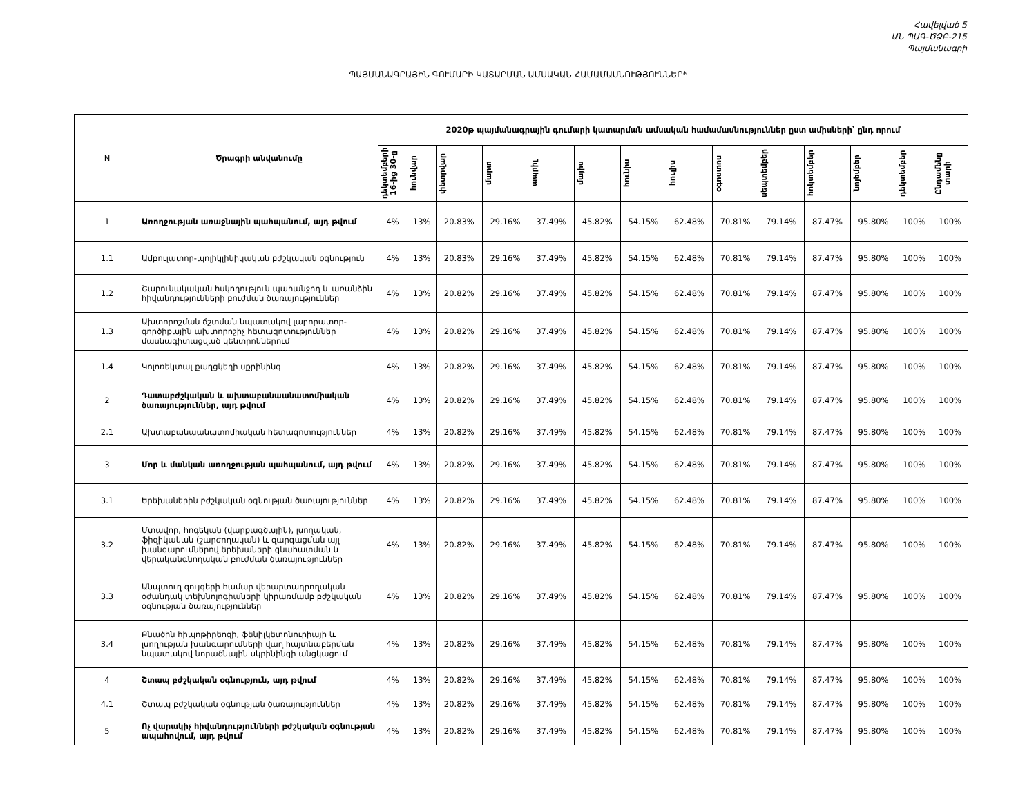Հավելված 5
ԱՆ ՊԱԳ-ԾՁԲ-215
Պայմանագրի
ՊԱՅՄԱՆԱԳՐԱՅԻՆ ԳՈՒՄԱՐԻ ԿԱՏԱՐՄԱՆ ԱՄՍԱԿԱՆ ՀԱՄԱՄԱՍՆՈՒԹՅՈՒՆՆԵՐ*
| N | Ծրագրի անվանումը | 2020թ պայմանագրային գումարի կատարման ամսական համամասնություններ ըստ ամիսների՝ ընդ որում | | | | | | | | | | | | | |
| --- | --- | --- | --- | --- | --- | --- | --- | --- | --- | --- | --- | --- | --- | --- | --- |
| | | դեկտեմբերի 16-ից 30-ը | հունվար | փետրվար | մարտ | ապրիլ | մայիս | հունիս | հուլիս | օգոստոս | սեպտեմբեր | հոկտեմբեր | նոյեմբեր | դեկտեմբեր | Ընդամենը տարի |
| 1 | Առողջության առաջնային պահպանում, այդ թվում | 4% | 13% | 20.83% | 29.16% | 37.49% | 45.82% | 54.15% | 62.48% | 70.81% | 79.14% | 87.47% | 95.80% | 100% | 100% |
| 1.1 | Ամբուլատոր-պոլիկլինիկական բժշկական օգնություն | 4% | 13% | 20.83% | 29.16% | 37.49% | 45.82% | 54.15% | 62.48% | 70.81% | 79.14% | 87.47% | 95.80% | 100% | 100% |
| 1.2 | Շարունակական հսկողություն պահանջող և առանձին հիվանդությունների բուժման ծառայություններ | 4% | 13% | 20.82% | 29.16% | 37.49% | 45.82% | 54.15% | 62.48% | 70.81% | 79.14% | 87.47% | 95.80% | 100% | 100% |
| 1.3 | Ախտորոշման ճշտման նպատակով լաբորատոր-գործիքային ախտորոշիչ հետազոտություններ մասնագիտացված կենտրոններում | 4% | 13% | 20.82% | 29.16% | 37.49% | 45.82% | 54.15% | 62.48% | 70.81% | 79.14% | 87.47% | 95.80% | 100% | 100% |
| 1.4 | Կոլոռեկտալ քաղցկեղի սքրինինգ | 4% | 13% | 20.82% | 29.16% | 37.49% | 45.82% | 54.15% | 62.48% | 70.81% | 79.14% | 87.47% | 95.80% | 100% | 100% |
| 2 | Դատաբժշկական և ախտաբանաանատոմիական ծառայություններ, այդ թվում | 4% | 13% | 20.82% | 29.16% | 37.49% | 45.82% | 54.15% | 62.48% | 70.81% | 79.14% | 87.47% | 95.80% | 100% | 100% |
| 2.1 | Ախտաբանաանատոմիական հետազոտություններ | 4% | 13% | 20.82% | 29.16% | 37.49% | 45.82% | 54.15% | 62.48% | 70.81% | 79.14% | 87.47% | 95.80% | 100% | 100% |
| 3 | Մոր և մանկան առողջության պահպանում, այդ թվում | 4% | 13% | 20.82% | 29.16% | 37.49% | 45.82% | 54.15% | 62.48% | 70.81% | 79.14% | 87.47% | 95.80% | 100% | 100% |
| 3.1 | Երեխաներին բժշկական օգնության ծառայություններ | 4% | 13% | 20.82% | 29.16% | 37.49% | 45.82% | 54.15% | 62.48% | 70.81% | 79.14% | 87.47% | 95.80% | 100% | 100% |
| 3.2 | Մտավոր, հոգեկան (վարքագծային), լսողական, ֆիզիկական (շարժողական) և զարգացման այլ խանգարումներով երեխաների գնահատման և վերականգնողական բուժման ծառայություններ | 4% | 13% | 20.82% | 29.16% | 37.49% | 45.82% | 54.15% | 62.48% | 70.81% | 79.14% | 87.47% | 95.80% | 100% | 100% |
| 3.3 | Անպտուղ զույգերի համար վերարտադրողական օժանդակ տեխնոլոգիաների կիրառմամբ բժշկական օգնության ծառայություններ | 4% | 13% | 20.82% | 29.16% | 37.49% | 45.82% | 54.15% | 62.48% | 70.81% | 79.14% | 87.47% | 95.80% | 100% | 100% |
| 3.4 | Բնածին հիպոթիրեոզի, ֆենիլկետոնուրիայի և լսողության խանգարումների վաղ հայտնաբերման նպատակով նորածնային սկրինինգի անցկացում | 4% | 13% | 20.82% | 29.16% | 37.49% | 45.82% | 54.15% | 62.48% | 70.81% | 79.14% | 87.47% | 95.80% | 100% | 100% |
| 4 | Շտապ բժշկական օգնություն, այդ թվում | 4% | 13% | 20.82% | 29.16% | 37.49% | 45.82% | 54.15% | 62.48% | 70.81% | 79.14% | 87.47% | 95.80% | 100% | 100% |
| 4.1 | Շտապ բժշկական օգնության ծառայություններ | 4% | 13% | 20.82% | 29.16% | 37.49% | 45.82% | 54.15% | 62.48% | 70.81% | 79.14% | 87.47% | 95.80% | 100% | 100% |
| 5 | Ոչ վարակիչ հիվանդությունների բժշկական օգնության ապահովում, այդ թվում | 4% | 13% | 20.82% | 29.16% | 37.49% | 45.82% | 54.15% | 62.48% | 70.81% | 79.14% | 87.47% | 95.80% | 100% | 100% |